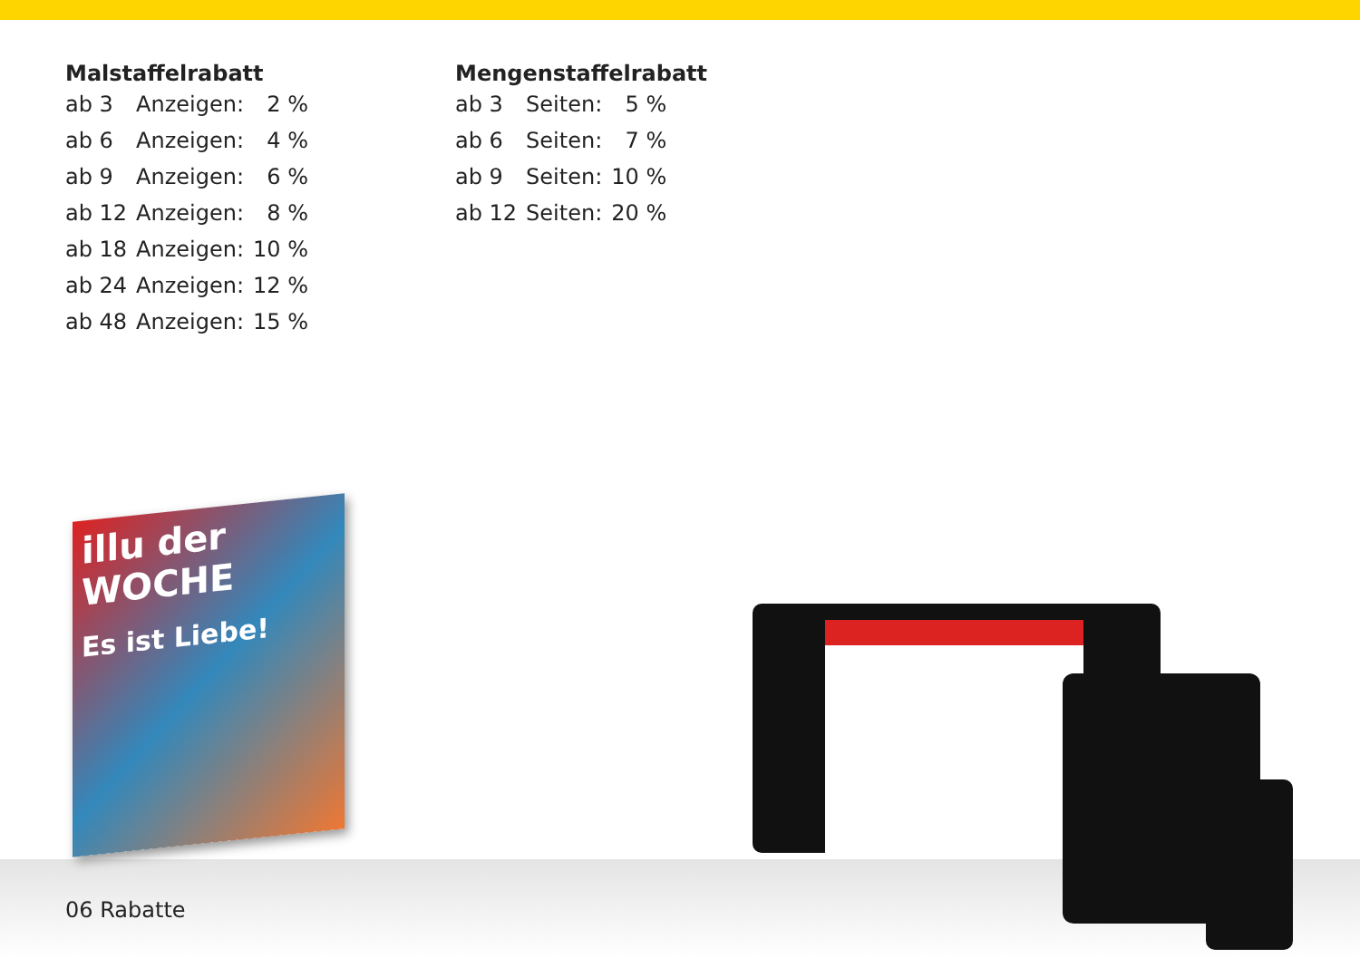Malstaffelrabatt
| ab 3 | Anzeigen: | 2 % |
| ab 6 | Anzeigen: | 4 % |
| ab 9 | Anzeigen: | 6 % |
| ab 12 | Anzeigen: | 8 % |
| ab 18 | Anzeigen: | 10 % |
| ab 24 | Anzeigen: | 12 % |
| ab 48 | Anzeigen: | 15 % |
Mengenstaffelrabatt
| ab 3 | Seiten: | 5 % |
| ab 6 | Seiten: | 7 % |
| ab 9 | Seiten: | 10 % |
| ab 12 | Seiten: | 20 % |
illu der WOCHE
Es ist Liebe!
06 Rabatte